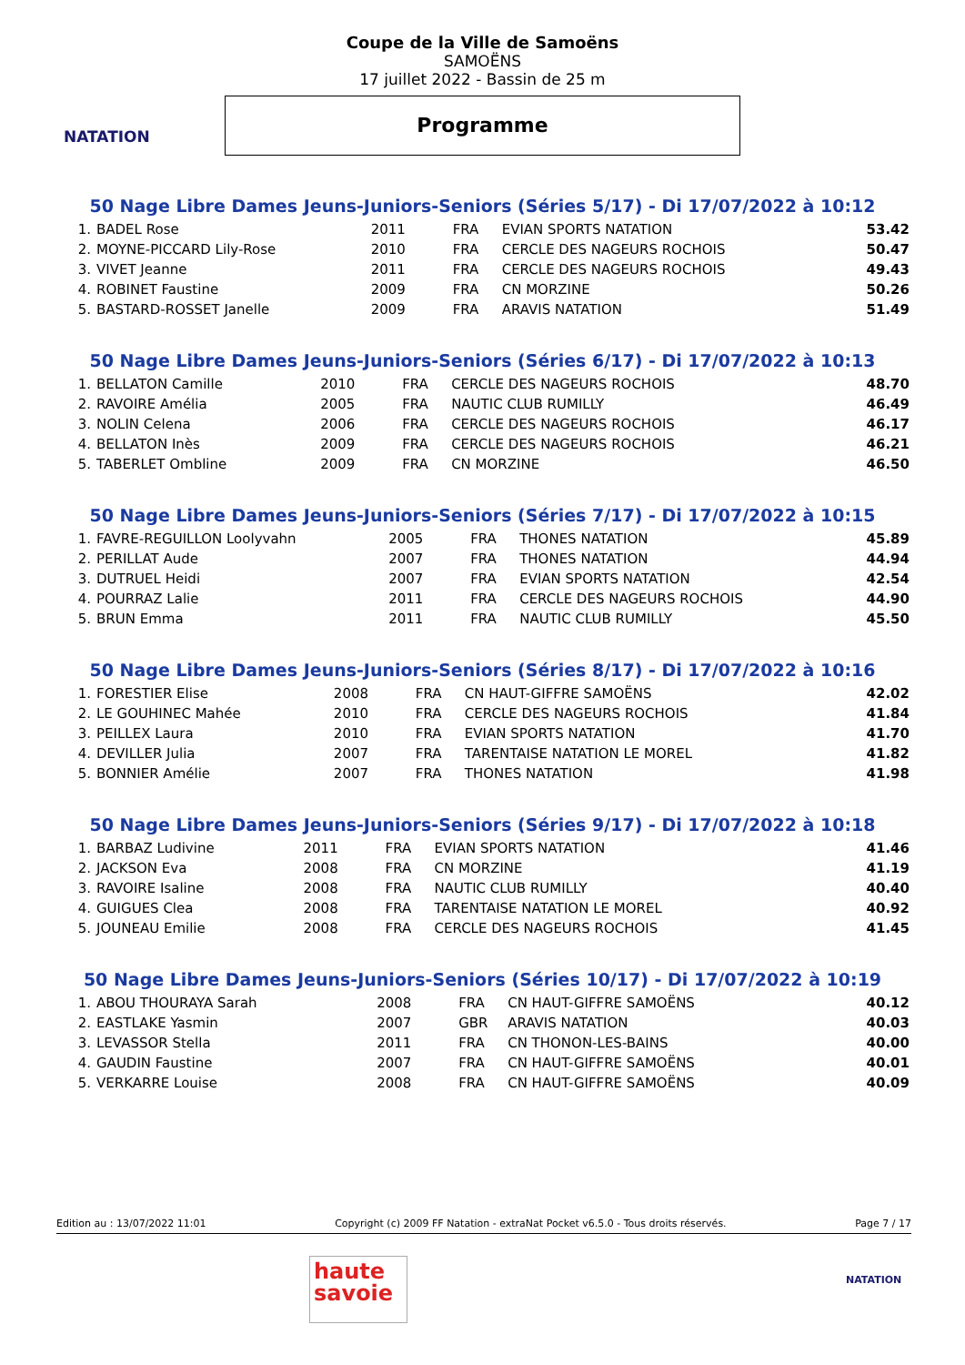NATATION
Coupe de la Ville de Samoëns
SAMOËNS
17 juillet 2022 - Bassin de 25 m
Programme
50 Nage Libre Dames Jeuns-Juniors-Seniors (Séries 5/17) - Di 17/07/2022 à 10:12
| 1. | BADEL Rose | 2011 | FRA | EVIAN SPORTS NATATION | 53.42 |
| 2. | MOYNE-PICCARD Lily-Rose | 2010 | FRA | CERCLE DES NAGEURS ROCHOIS | 50.47 |
| 3. | VIVET Jeanne | 2011 | FRA | CERCLE DES NAGEURS ROCHOIS | 49.43 |
| 4. | ROBINET Faustine | 2009 | FRA | CN MORZINE | 50.26 |
| 5. | BASTARD-ROSSET Janelle | 2009 | FRA | ARAVIS NATATION | 51.49 |
50 Nage Libre Dames Jeuns-Juniors-Seniors (Séries 6/17) - Di 17/07/2022 à 10:13
| 1. | BELLATON Camille | 2010 | FRA | CERCLE DES NAGEURS ROCHOIS | 48.70 |
| 2. | RAVOIRE Amélia | 2005 | FRA | NAUTIC CLUB RUMILLY | 46.49 |
| 3. | NOLIN Celena | 2006 | FRA | CERCLE DES NAGEURS ROCHOIS | 46.17 |
| 4. | BELLATON Inès | 2009 | FRA | CERCLE DES NAGEURS ROCHOIS | 46.21 |
| 5. | TABERLET Ombline | 2009 | FRA | CN MORZINE | 46.50 |
50 Nage Libre Dames Jeuns-Juniors-Seniors (Séries 7/17) - Di 17/07/2022 à 10:15
| 1. | FAVRE-REGUILLON Loolyvahn | 2005 | FRA | THONES NATATION | 45.89 |
| 2. | PERILLAT Aude | 2007 | FRA | THONES NATATION | 44.94 |
| 3. | DUTRUEL Heidi | 2007 | FRA | EVIAN SPORTS NATATION | 42.54 |
| 4. | POURRAZ Lalie | 2011 | FRA | CERCLE DES NAGEURS ROCHOIS | 44.90 |
| 5. | BRUN Emma | 2011 | FRA | NAUTIC CLUB RUMILLY | 45.50 |
50 Nage Libre Dames Jeuns-Juniors-Seniors (Séries 8/17) - Di 17/07/2022 à 10:16
| 1. | FORESTIER Elise | 2008 | FRA | CN HAUT-GIFFRE SAMOËNS | 42.02 |
| 2. | LE GOUHINEC Mahée | 2010 | FRA | CERCLE DES NAGEURS ROCHOIS | 41.84 |
| 3. | PEILLEX Laura | 2010 | FRA | EVIAN SPORTS NATATION | 41.70 |
| 4. | DEVILLER Julia | 2007 | FRA | TARENTAISE NATATION LE MOREL | 41.82 |
| 5. | BONNIER Amélie | 2007 | FRA | THONES NATATION | 41.98 |
50 Nage Libre Dames Jeuns-Juniors-Seniors (Séries 9/17) - Di 17/07/2022 à 10:18
| 1. | BARBAZ Ludivine | 2011 | FRA | EVIAN SPORTS NATATION | 41.46 |
| 2. | JACKSON Eva | 2008 | FRA | CN MORZINE | 41.19 |
| 3. | RAVOIRE Isaline | 2008 | FRA | NAUTIC CLUB RUMILLY | 40.40 |
| 4. | GUIGUES Clea | 2008 | FRA | TARENTAISE NATATION LE MOREL | 40.92 |
| 5. | JOUNEAU Emilie | 2008 | FRA | CERCLE DES NAGEURS ROCHOIS | 41.45 |
50 Nage Libre Dames Jeuns-Juniors-Seniors (Séries 10/17) - Di 17/07/2022 à 10:19
| 1. | ABOU THOURAYA Sarah | 2008 | FRA | CN HAUT-GIFFRE SAMOËNS | 40.12 |
| 2. | EASTLAKE Yasmin | 2007 | GBR | ARAVIS NATATION | 40.03 |
| 3. | LEVASSOR Stella | 2011 | FRA | CN THONON-LES-BAINS | 40.00 |
| 4. | GAUDIN Faustine | 2007 | FRA | CN HAUT-GIFFRE SAMOËNS | 40.01 |
| 5. | VERKARRE Louise | 2008 | FRA | CN HAUT-GIFFRE SAMOËNS | 40.09 |
Edition au : 13/07/2022 11:01 Copyright (c) 2009 FF Natation - extraNat Pocket v6.5.0 - Tous droits réservés. Page 7 / 17
haute savoie
NATATION